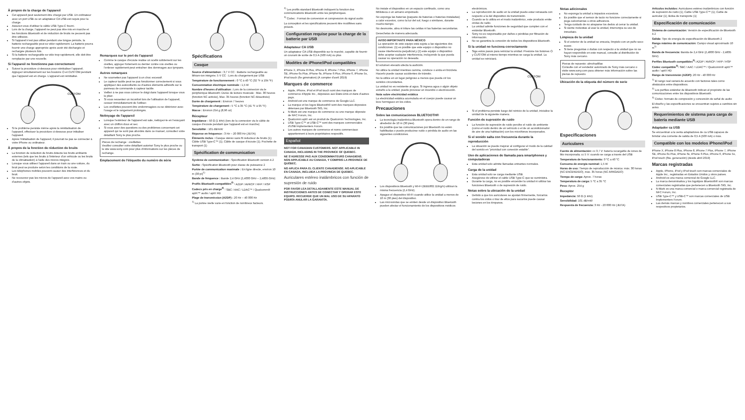À propos de la charge de l'appareil
Cet appareil peut seulement être chargé par USB. Un ordinateur avec un port USB ou un adaptateur CA USB est requis pour la charge.
Assurez-vous d'utiliser le câble USB Type-C fourni.
Lors de la charge, l'appareil ne peut pas être mis en marche et les fonctions Bluetooth et de réduction de bruits ne peuvent pas être utilisées.
Si l'appareil n'est pas utilisé pendant une longue période, la batterie rechargeable peut se vider rapidement. La batterie pourra fournir une charge appropriée après avoir été déchargée et rechargée plusieurs fois.
Si la batterie rechargeable se vide trop rapidement, elle doit être remplacée par une nouvelle.
Si l'appareil ne fonctionne pas correctement
Suivez la procédure ci-dessous pour réinitialiser l'appareil. Appuyez simultanément sur les boutons ⏻ et CUSTOM pendant que l'appareil est en charge. L'appareil est réinitialisé.
CUSTOM
Si le problème persiste même après la réinitialisation de l'appareil, effectuez la procédure ci-dessous pour initialiser l'appareil.
Après l'initialisation de l'appareil, il pourrait ne pas se connecter à votre iPhone ou ordinateur.
À propos de la fonction de réduction de bruits
La fonction de réduction de bruits détecte les bruits ambiants externes (tels que les bruits à l'intérieur d'un véhicule ou les bruits de la climatisation) à l'aide des micros intégrés.
Lorsque vous utilisez l'appareil dans un train ou une voiture, du bruit peut se produire selon les conditions de la route.
Les téléphones mobiles peuvent causer des interférences et du bruit.
Ne recouvrez pas les micros de l'appareil avec vos mains ou d'autres objets.
Remarques sur le port de l'appareil
Comme le casque d'écoute réalise un scellé solidement sur les oreilles, appuyer fortement ou dernier contre vos oreilles ou l'enlever rapidement peut entraîner des dommages aux tympans.
Autres remarques
Ne soumettez pas l'appareil à un choc excessif.
Le capteur tactile peut ne pas fonctionner correctement si vous appliquez des autocollants ou d'autres éléments adhésifs sur le panneau de commande à capteur tactile.
Veillez à ne pas vous coincer le doigt dans l'appareil lorsque vous le pliez.
Si vous ressentez un inconfort lors de l'utilisation de l'appareil, cessez immédiatement de l'utiliser.
Les oreillettes peuvent être endommagées ou se détériorer avec l'usage et le rangement prolongés.
Nettoyage de l'appareil
Lorsque l'extérieur de l'appareil est sale, nettoyez-le en l'essuyant avec un chiffon doux et sec.
Si vous avez des questions ou des problèmes concernant cet appareil qui ne sont pas abordés dans ce manuel, consultez votre détaillant Sony le plus proche.
Pièces de rechange : oreillettes
Veuillez consulter votre détaillant autorisé Sony le plus proche ou le site www.sony.com pour plus d'informations sur les pièces de rechange.
Emplacement de l'étiquette du numéro de série
Spécifications
Casque
Source d'alimentation : 3,7 V CC : Batterie rechargeable au lithium-ion intégrée; 5 V CC : Lors du chargement par USB
Température de fonctionnement : 0 °C à 40 °C (32 °F à 104 °F)
Consommation électrique nominale : 1,5 W
Nombre d'heures d'utilisation : Lors de la connexion via le périphérique Bluetooth: Durée de lecture musicale : Max. 30 heures (fonction NC activée), Max. 35 heures (fonction NC désactivée)
Durée de chargement : Environ 7 heures
Température de chargement : 5 °C à 35 °C (41 °F à 95 °F)
Masse : Environ 254 g (8,96 oz)
Récepteur
Impédance : 50 Ω (1 kHz) (lors de la connexion via le câble de casque d'écoute pendant que l'appareil est en marche)
Sensibilité : 101 dB/mW
Réponse en fréquence : 3 Hz – 20 000 Hz (JEITA)
Éléments inclus : Casque stéréo sans fil réducteur de bruits (1); Câble USB Type-C™ (1); Câble de casque d'écoute (1); Pochette de transport (1)
Spécification de communication
Système de communication : Spécification Bluetooth version 4.2
Sortie : Spécification Bluetooth pour classe de puissance 2
Portée de communication maximale : En ligne directe, environ 10 m (30 pi)<sup>1)</sup>
Bande de fréquence : Bande 2,4 GHz (2,4000 GHz – 2,4835 GHz)
Profils Bluetooth compatibles<sup>2)</sup> : A2DP / AVRCP / HFP / HSP
Codecs pris en charge<sup>3)</sup> : SBC / AAC / LDAC™ / Qualcomm® aptX™ audio / aptX HD
Plage de transmission (A2DP) : 20 Hz – 40 000 Hz
<sup>1)</sup> La portée réelle varie en fonction de nombreux facteurs.
<sup>2)</sup> Les profils standard Bluetooth indiquent la fonction des communications Bluetooth entre les périphériques.
<sup>3)</sup> Codec : Format de conversion et compression du signal audio
La conception et les spécifications peuvent être modifiées sans préavis.
Configuration requise pour la charge de la batterie par USB
Adaptateur CA USB
Un adaptateur CA USB disponible sur le marché, capable de fournir un courant de sortie de 0,5 A (500 mA) ou plus
Modèles de iPhone/iPod compatibles
iPhone X, iPhone 8 Plus, iPhone 8, iPhone 7 Plus, iPhone 7, iPhone SE, iPhone 6s Plus, iPhone 6s, iPhone 6 Plus, iPhone 6, iPhone 5s, iPod touch (6e génération) (À compter d'avril 2019)
Marques de commerce
Apple, iPhone, iPod et iPod touch sont des marques de commerce d'Apple Inc., déposées aux États-Unis et dans d'autres pays.
Android est une marque de commerce de Google LLC.
La marque et les logos Bluetooth® sont des marques déposées détenues par Bluetooth SIG, Inc.
N-Mark est une marque de commerce ou une marque déposée de NFC Forum, Inc.
Qualcomm aptX est un produit de Qualcomm Technologies, Inc.
USB Type-C™ et USB-C™ sont des marques commerciales d'USB Implementers Forum.
Les autres marques de commerce et noms commerciaux appartiennent à leurs propriétaires respectifs.
Español
NOT FOR CANADIAN CUSTOMERS. NOT APPLICABLE IN CANADA, INCLUDING IN THE PROVINCE OF QUEBEC.
NE S'ADRESSE PAS AUX CONSOMMATEURS CANADIENS. NON APPLICABLE AU CANADA, Y COMPRIS LA PROVINCE DE QUÉBEC.
NO APLICA PARA EL CLIENTE CANADIENSE. NO APLICABLE EN CANADA, INCLUIDA LA PROVINCIA DE QUEBEC.
Auriculares estéreo inalámbricos con función de supresión de ruido
POR FAVOR LEA DETALLADAMENTE ESTE MANUAL DE INSTRUCCIONES ANTES DE CONECTAR Y OPERAR ESTE EQUIPO. RECUERDE QUE UN MAL USO DE SU APARATO PODRÍA ANULAR LA GARANTÍA.
No instale el dispositivo en un espacio confinado, como una biblioteca o un armario empotrado.
No exponga las baterías (paquete de baterías o baterías instaladas) a calor excesivo, como la luz del sol, fuego o similares, durante mucho tiempo.
No desmonte, abra ni triture las celdas ni las baterías secundarias.
Desechelas de manera adecuada.
AVISO IMPORTANTE PARA MÉXICO
La operación de este equipo está sujeta a las siguientes dos condiciones: (1) es posible que este equipo o dispositivo no cause interferencia perjudicial y (2) este equipo o dispositivo debe aceptar cualquier interferencia, incluyendo la que pueda causar su operación no deseada.
El volumen elevado afecta la audición.
No utilice la unidad mientras camina, conduce o anda en bicicleta. Hacerlo puede causar accidentes de tránsito.
No la utilice en un lugar peligroso a menos que pueda oír los sonidos circundantes.
La unidad no es resistente al agua. Si ingresa agua o algún objeto extraño a la unidad, puede provocar un incendio o electrocución.
Nota sobre electricidad estática
La electricidad estática acumulada en el cuerpo puede causar un leve hormigueo en los oídos.
Precauciones
Sobre las comunicaciones BLUETOOTH®
La tecnología inalámbrica Bluetooth opera dentro de un rango de alrededor de 10 m (30 pies).
Es posible que las comunicaciones por Bluetooth no estén habilitadas o puede producirse ruido o pérdida de audio en las siguientes condiciones.
Los dispositivos Bluetooth y Wi-Fi (IEEE802.11b/g/n) utilizan la misma frecuencia (2,4 GHz).
Apague el dispositivo Wi-Fi cuando utilice la unidad a menos de 10 m (30 pies) del dispositivo.
Las microondas que se emiten desde un dispositivo Bluetooth pueden afectar el funcionamiento de los dispositivos médicos electrónicos.
La reproducción de audio en la unidad puede estar retrasada con respecto a la del dispositivo de transmisión.
Cuando se lo utiliza en el modo inalámbrico, este producto emite ondas de radio.
La unidad admite funciones de seguridad que cumplen con el estándar Bluetooth.
Sony no es responsable por daños o pérdidas por filtración de información.
No se garantiza la conexión de todos los dispositivos Bluetooth.
Si la unidad no funciona correctamente
Siga estos pasos para reiniciar la unidad. Presione los botones ⏻ y CUSTOM al mismo tiempo mientras se carga la unidad. La unidad se reiniciará.
CUSTOM
Si el problema persiste luego del reinicio de la unidad, inicialice la unidad de la siguiente manera.
Función de supresión de ruido
La función de supresión de ruido percibe el ruido de ambiente (como el ruido dentro de un vehículo o el de un acondicionador de aire de una habitación) con los micrófonos incorporados.
Si el sonido salta con frecuencia durante la reproducción
La situación se puede mejorar al configurar el modo de la calidad del sonido en "prioridad con conexión estable".
Uso de aplicaciones de llamada para smartphones y computadoras
Esta unidad solo admite llamadas entrantes normales.
Carga de la unidad
Esta unidad solo se carga mediante USB.
Asegúrese de utilizar el cable USB Type-C que se suministra.
Durante la carga, no es posible encender la unidad ni utilizar las funciones Bluetooth o de supresión de ruido.
Notas sobre la ubicación de la unidad
Debido a que los auriculares se ajustan firmemente, forzarlos contra los oídos o tirar de ellos para sacarlos puede causar lesiones en los tímpanos.
Notas adicionales
No exponga la unidad a impactos excesivos.
Es posible que el sensor de tacto no funcione correctamente si pega calcomanías u otros adhesivos.
Tenga cuidado de no atraparse los dedos al cerrar la unidad.
Si siente molestias al usar la unidad, interrumpa su uso de inmediato.
Limpieza de la unidad
Si el exterior de la unidad se ensucia, límpielo con un paño seco suave.
Si tiene preguntas o dudas con respecto a la unidad que no se hayan respondido en este manual, consulte al distribuidor de Sony más cercano.
Piezas de repuesto: almohadillas
Consulte con el vendedor autorizado de Sony más cercano o visite www.sony.com para obtener más información sobre las piezas de repuesto.
Ubicación de la etiqueta del número de serie
Especificaciones
Auriculares
Fuente de alimentación: cc 3,7 V: batería recargable de iones de litio incorporada; cc 5 V: cuando se carga a través del USB
Temperatura de funcionamiento: 0 °C a 40 °C
Consumo de energía nominal: 1,5 W
Horas de uso: Tiempo de reproducción de música: máx. 30 horas (NC ENCENDIDO), máx. 35 horas (NC APAGADO)
Tiempo de carga: Aprox. 7 horas
Temperatura de carga: 5 °C a 35 °C
Peso: Aprox. 254 g
Receptor
Impedancia: 50 Ω (1 kHz)
Sensibilidad: 101 dB/mW
Respuesta de frecuencia: 3 Hz - 20 000 Hz (JEITA)
Artículos incluidos: Auriculares estéreo inalámbricos con función de supresión de ruido (1); Cable USB Type-C™ (1); Cable de auricular (1); Bolsa de transporte (1)
Especificación de comunicación
Sistema de comunicación: Versión de especificación de Bluetooth 4.2
Salida: Tipo de energía de especificación de Bluetooth 2
Rango máximo de comunicación: Campo visual aproximado 10 m<sup>1)</sup>
Banda de frecuencia: Banda de 2,4 GHz (2,4000 GHz - 2,4835 GHz)
Perfiles Bluetooth compatibles<sup>2)</sup>: A2DP / AVRCP / HFP / HSP
Códec compatible<sup>3)</sup>: SBC / AAC / LDAC™ / Qualcomm® aptX™ audio / aptX HD
Rango de transmisión (A2DP): 20 Hz - 40 000 Hz
<sup>1)</sup> El rango real variará de acuerdo con factores tales como obstáculos entre dispositivos.
<sup>2)</sup> Los perfiles estándar de Bluetooth indican el propósito de las comunicaciones entre los dispositivos Bluetooth.
<sup>3)</sup> Códec: formato de compresión y conversión de señal de audio
El diseño y las especificaciones se encuentran sujetos a cambios sin aviso.
Requerimientos de sistema para carga de batería mediante USB
Adaptador ca USB
Se encuentran a la venta adaptadores de ca USB capaces de brindar una corriente de salida de 0,5 A (500 mA) o más.
Compatible con los modelos iPhone/iPod
iPhone X, iPhone 8 Plus, iPhone 8, iPhone 7 Plus, iPhone 7, iPhone SE, iPhone 6s Plus, iPhone 6s, iPhone 6 Plus, iPhone 6, iPhone 5s, iPod touch (6ta. generación) (desde abril 2019)
Marcas registradas
Apple, iPhone, iPod y iPod touch son marcas comerciales de Apple Inc., registradas en Estados Unidos y otros países.
Android es una marca comercial de Google LLC.
La marca denominativa y los logotipos Bluetooth® son marcas comerciales registradas que pertenecen a Bluetooth SIG, Inc.
N-Mark es una marca comercial o marca comercial registrada de NFC Forum, Inc.
USB Type-C™ y USB-C™ son marcas comerciales de USB Implementers Forum.
Las demás marcas y nombres comerciales pertenecen a sus respectivos propietarios.